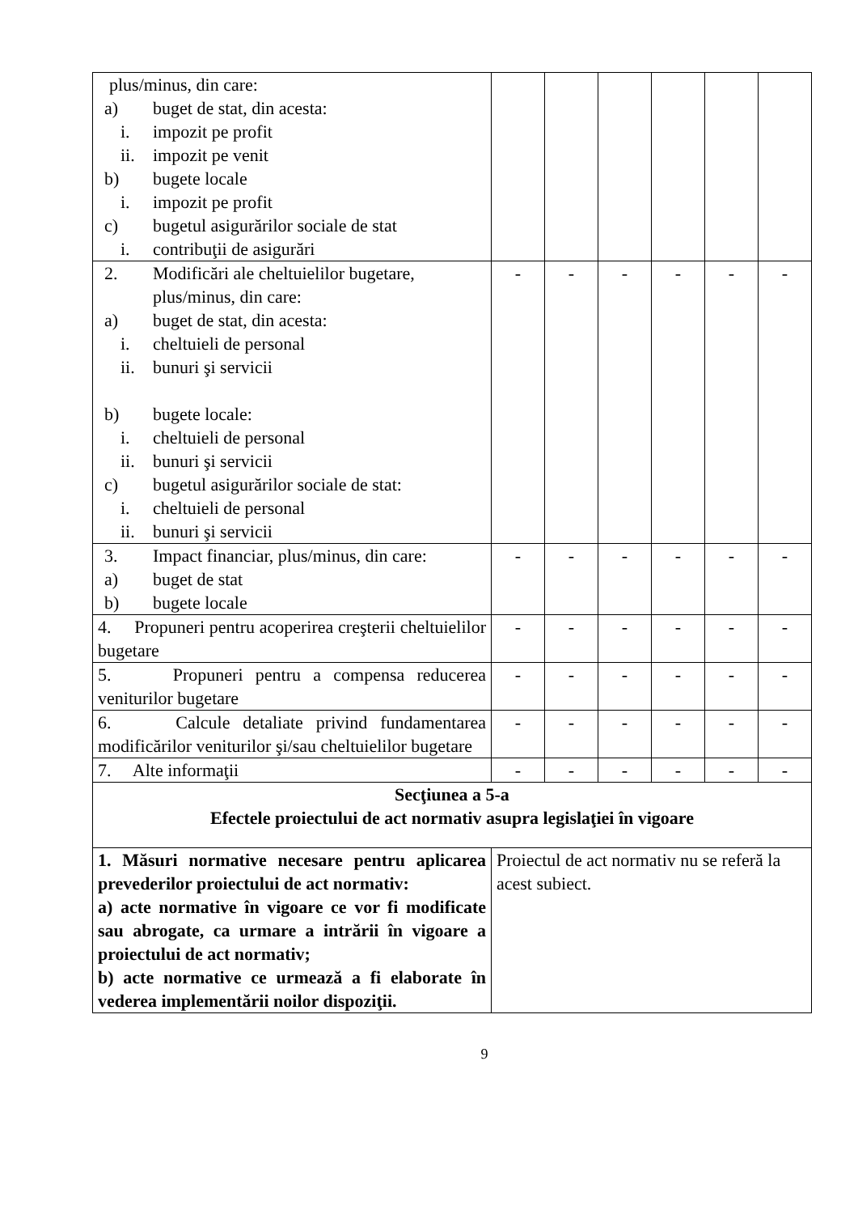| plus/minus, din care: a) buget de stat, din acesta: i. impozit pe profit ii. impozit pe venit b) bugete locale i. impozit pe profit c) bugetul asigurărilor sociale de stat i. contribuţii de asigurări | | | | | | |
| 2. Modificări ale cheltuielilor bugetare, plus/minus, din care: a) buget de stat, din acesta: i. cheltuieli de personal ii. bunuri şi servicii b) bugete locale: i. cheltuieli de personal ii. bunuri şi servicii c) bugetul asigurărilor sociale de stat: i. cheltuieli de personal ii. bunuri şi servicii | - | - | - | - | - | - |
| 3. Impact financiar, plus/minus, din care: a) buget de stat b) bugete locale | - | - | - | - | - | - |
| 4. Propuneri pentru acoperirea creşterii cheltuielilor bugetare | - | - | - | - | - | - |
| 5. Propuneri pentru a compensa reducerea veniturilor bugetare | - | - | - | - | - | - |
| 6. Calcule detaliate privind fundamentarea modificărilor veniturilor şi/sau cheltuielilor bugetare | - | - | - | - | - | - |
| 7. Alte informaţii | - | - | - | - | - | - |
| Secţiunea a 5-a Efectele proiectului de act normativ asupra legislaţiei în vigoare | | | | | | |
| 1. Măsuri normative necesare pentru aplicarea prevederilor proiectului de act normativ: a) acte normative în vigoare ce vor fi modificate sau abrogate, ca urmare a intrării în vigoare a proiectului de act normativ; b) acte normative ce urmează a fi elaborate în vederea implementării noilor dispoziţii. | Proiectul de act normativ nu se referă la acest subiect. | | | | | |
9